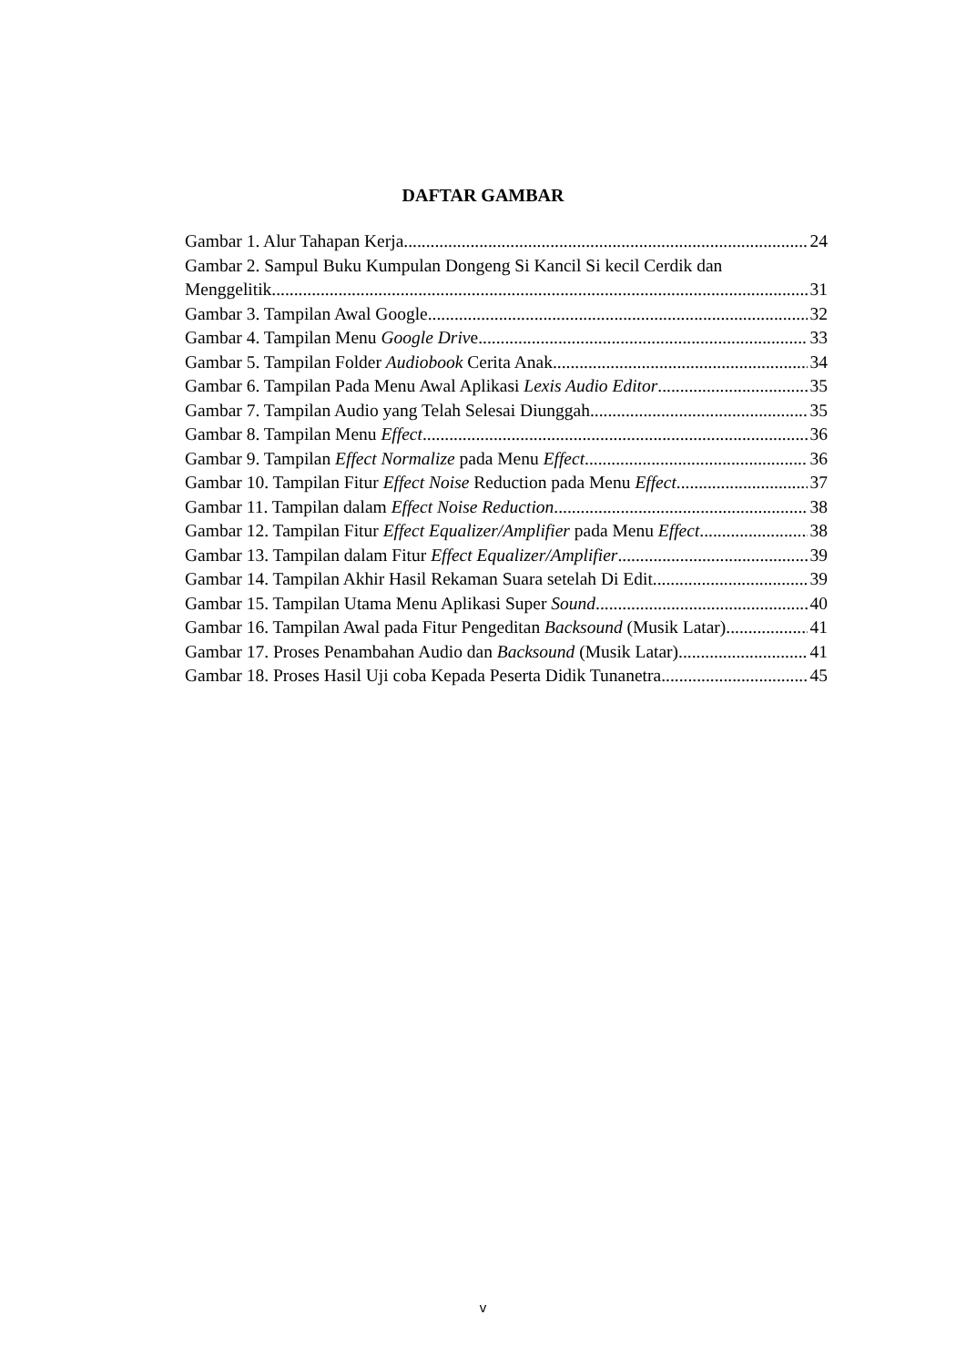DAFTAR GAMBAR
Gambar 1. Alur Tahapan Kerja 24
Gambar 2. Sampul Buku Kumpulan Dongeng Si Kancil Si kecil Cerdik dan
Menggelitik 31
Gambar 3. Tampilan Awal Google 32
Gambar 4. Tampilan Menu Google Drive 33
Gambar 5. Tampilan Folder Audiobook Cerita Anak 34
Gambar 6. Tampilan Pada Menu Awal Aplikasi Lexis Audio Editor 35
Gambar 7. Tampilan Audio yang Telah Selesai Diunggah 35
Gambar 8. Tampilan Menu Effect 36
Gambar 9. Tampilan Effect Normalize pada Menu Effect 36
Gambar 10. Tampilan Fitur Effect Noise Reduction pada Menu Effect 37
Gambar 11. Tampilan dalam Effect Noise Reduction 38
Gambar 12. Tampilan Fitur Effect Equalizer/Amplifier pada Menu Effect 38
Gambar 13. Tampilan dalam Fitur Effect Equalizer/Amplifier 39
Gambar 14. Tampilan Akhir Hasil Rekaman Suara setelah Di Edit 39
Gambar 15. Tampilan Utama Menu Aplikasi Super Sound 40
Gambar 16. Tampilan Awal pada Fitur Pengeditan Backsound (Musik Latar) 41
Gambar 17. Proses Penambahan Audio dan Backsound (Musik Latar) 41
Gambar 18. Proses Hasil Uji coba Kepada Peserta Didik Tunanetra 45
v